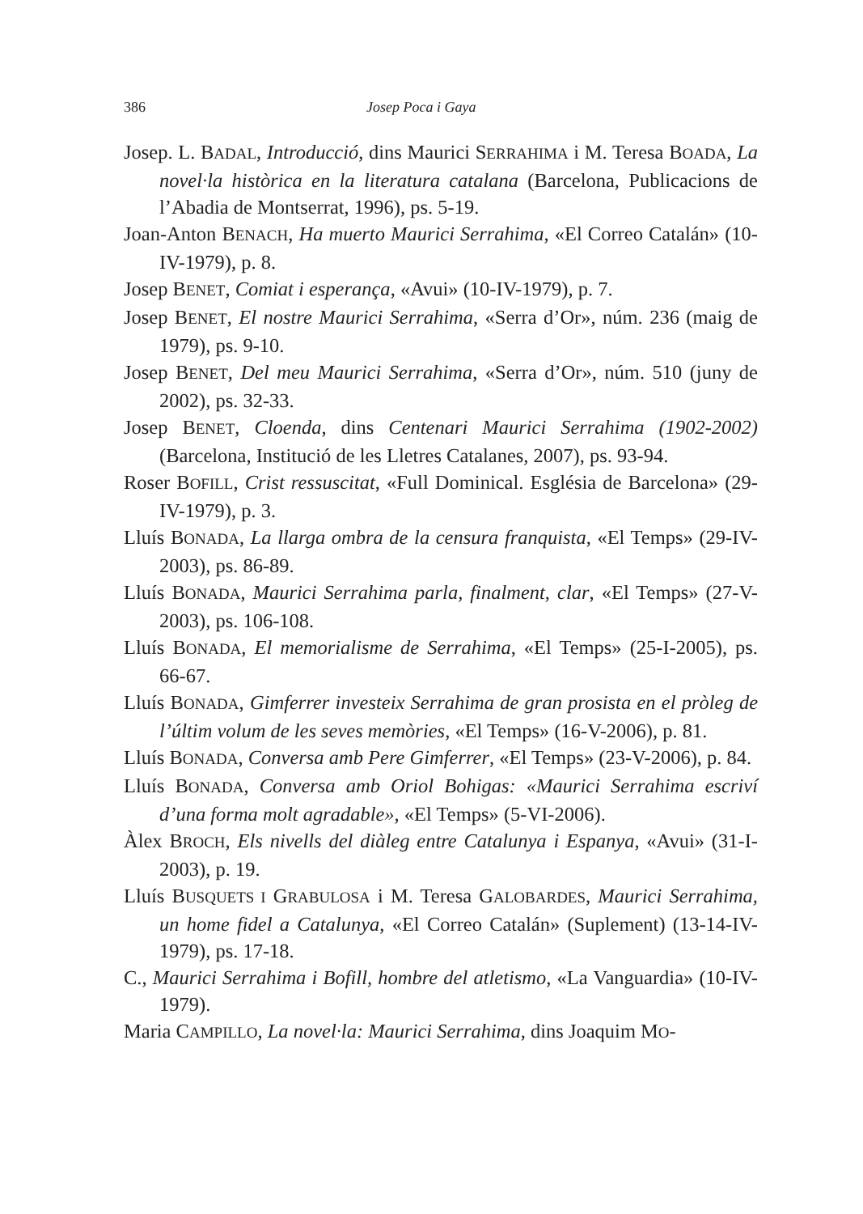386 Josep Poca i Gaya
Josep. L. BADAL, Introducció, dins Maurici SERRAHIMA i M. Teresa BOADA, La novel·la històrica en la literatura catalana (Barcelona, Publicacions de l’Abadia de Montserrat, 1996), ps. 5-19.
Joan-Anton BENACH, Ha muerto Maurici Serrahima, «El Correo Catalán» (10-IV-1979), p. 8.
Josep BENET, Comiat i esperança, «Avui» (10-IV-1979), p. 7.
Josep BENET, El nostre Maurici Serrahima, «Serra d’Or», núm. 236 (maig de 1979), ps. 9-10.
Josep BENET, Del meu Maurici Serrahima, «Serra d’Or», núm. 510 (juny de 2002), ps. 32-33.
Josep BENET, Cloenda, dins Centenari Maurici Serrahima (1902-2002) (Barcelona, Institució de les Lletres Catalanes, 2007), ps. 93-94.
Roser BOFILL, Crist ressuscitat, «Full Dominical. Església de Barcelona» (29-IV-1979), p. 3.
Lluís BONADA, La llarga ombra de la censura franquista, «El Temps» (29-IV-2003), ps. 86-89.
Lluís BONADA, Maurici Serrahima parla, finalment, clar, «El Temps» (27-V-2003), ps. 106-108.
Lluís BONADA, El memorialisme de Serrahima, «El Temps» (25-I-2005), ps. 66-67.
Lluís BONADA, Gimferrer investeix Serrahima de gran prosista en el pròleg de l’últim volum de les seves memòries, «El Temps» (16-V-2006), p. 81.
Lluís BONADA, Conversa amb Pere Gimferrer, «El Temps» (23-V-2006), p. 84.
Lluís BONADA, Conversa amb Oriol Bohigas: «Maurici Serrahima escriví d’una forma molt agradable», «El Temps» (5-VI-2006).
Àlex BROCH, Els nivells del diàleg entre Catalunya i Espanya, «Avui» (31-I-2003), p. 19.
Lluís BUSQUETS I GRABULOSA i M. Teresa GALOBARDES, Maurici Serrahima, un home fidel a Catalunya, «El Correo Catalán» (Suplement) (13-14-IV-1979), ps. 17-18.
C., Maurici Serrahima i Bofill, hombre del atletismo, «La Vanguardia» (10-IV-1979).
Maria CAMPILLO, La novel·la: Maurici Serrahima, dins Joaquim MO-